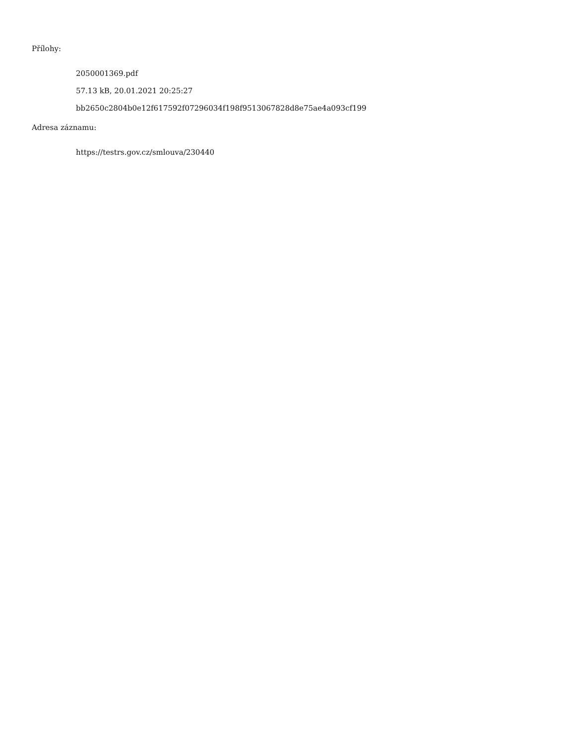Přílohy:
2050001369.pdf
57.13 kB, 20.01.2021 20:25:27
bb2650c2804b0e12f617592f07296034f198f9513067828d8e75ae4a093cf199
Adresa záznamu:
https://testrs.gov.cz/smlouva/230440